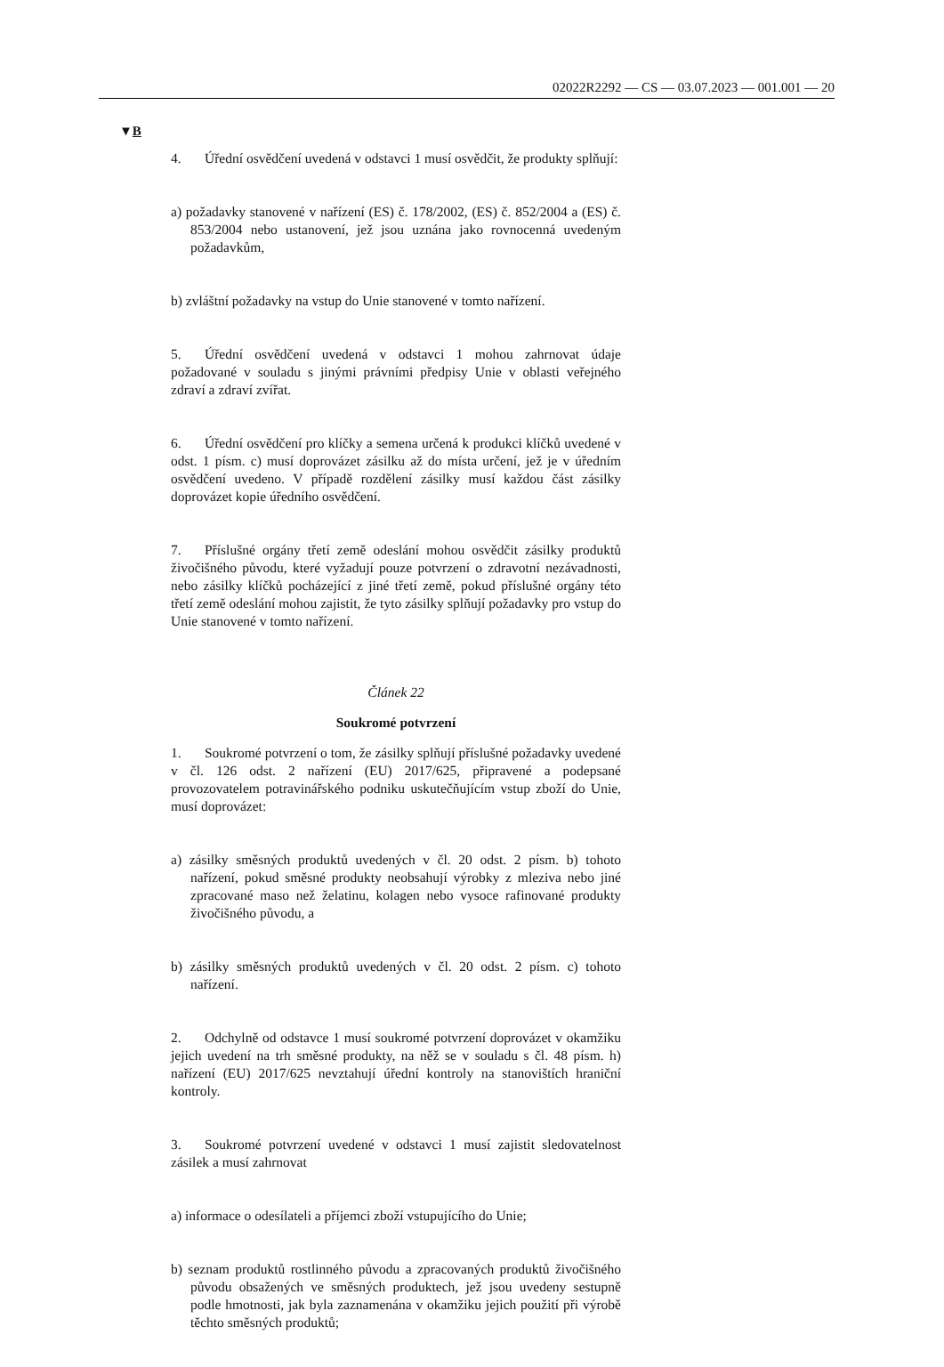02022R2292 — CS — 03.07.2023 — 001.001 — 20
▼B
4. Úřední osvědčení uvedená v odstavci 1 musí osvědčit, že produkty splňují:
a) požadavky stanovené v nařízení (ES) č. 178/2002, (ES) č. 852/2004 a (ES) č. 853/2004 nebo ustanovení, jež jsou uznána jako rovnocenná uvedeným požadavkům,
b) zvláštní požadavky na vstup do Unie stanovené v tomto nařízení.
5. Úřední osvědčení uvedená v odstavci 1 mohou zahrnovat údaje požadované v souladu s jinými právními předpisy Unie v oblasti veřejného zdraví a zdraví zvířat.
6. Úřední osvědčení pro klíčky a semena určená k produkci klíčků uvedené v odst. 1 písm. c) musí doprovázet zásilku až do místa určení, jež je v úředním osvědčení uvedeno. V případě rozdělení zásilky musí každou část zásilky doprovázet kopie úředního osvědčení.
7. Příslušné orgány třetí země odeslání mohou osvědčit zásilky produktů živočišného původu, které vyžadují pouze potvrzení o zdravotní nezávadnosti, nebo zásilky klíčků pocházející z jiné třetí země, pokud příslušné orgány této třetí země odeslání mohou zajistit, že tyto zásilky splňují požadavky pro vstup do Unie stanovené v tomto nařízení.
Článek 22
Soukromé potvrzení
1. Soukromé potvrzení o tom, že zásilky splňují příslušné požadavky uvedené v čl. 126 odst. 2 nařízení (EU) 2017/625, připravené a podepsané provozovatelem potravinářského podniku uskutečňujícím vstup zboží do Unie, musí doprovázet:
a) zásilky směsných produktů uvedených v čl. 20 odst. 2 písm. b) tohoto nařízení, pokud směsné produkty neobsahují výrobky z mleziva nebo jiné zpracované maso než želatinu, kolagen nebo vysoce rafinované produkty živočišného původu, a
b) zásilky směsných produktů uvedených v čl. 20 odst. 2 písm. c) tohoto nařízení.
2. Odchylně od odstavce 1 musí soukromé potvrzení doprovázet v okamžiku jejich uvedení na trh směsné produkty, na něž se v souladu s čl. 48 písm. h) nařízení (EU) 2017/625 nevztahují úřední kontroly na stanovištích hraniční kontroly.
3. Soukromé potvrzení uvedené v odstavci 1 musí zajistit sledovatelnost zásilek a musí zahrnovat
a) informace o odesílateli a příjemci zboží vstupujícího do Unie;
b) seznam produktů rostlinného původu a zpracovaných produktů živočišného původu obsažených ve směsných produktech, jež jsou uvedeny sestupně podle hmotnosti, jak byla zaznamenána v okamžiku jejich použití při výrobě těchto směsných produktů;